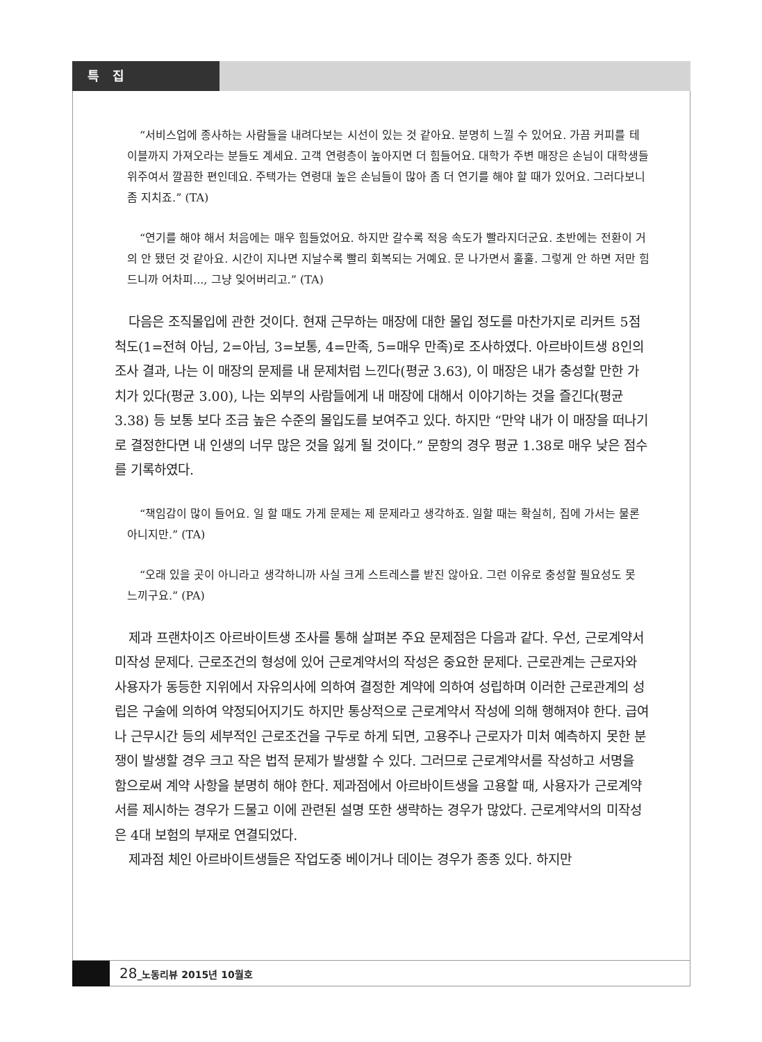특 집
“서비스업에 종사하는 사람들을 내려다보는 시선이 있는 것 같아요. 분명히 느낄 수 있어요. 가끔 커피를 테이블까지 가져오라는 분들도 계세요. 고객 연령층이 높아지면 더 힘들어요. 대학가 주변 매장은 손님이 대학생들 위주여서 깔끔한 편인데요. 주택가는 연령대 높은 손님들이 많아 좀 더 연기를 해야 할 때가 있어요. 그러다보니 좀 지치죠.” (TA)
“연기를 해야 해서 처음에는 매우 힘들었어요. 하지만 갈수록 적응 속도가 빨라지더군요. 초반에는 전환이 거의 안 됐던 것 같아요. 시간이 지나면 지날수록 빨리 회복되는 거예요. 문 나가면서 훌훌. 그렇게 안 하면 저만 힘드니까 어차피..., 그냥 잊어버리고.” (TA)
다음은 조직몰입에 관한 것이다. 현재 근무하는 매장에 대한 몰입 정도를 마찬가지로 리커트 5점척도(1=전혀 아님, 2=아님, 3=보통, 4=만족, 5=매우 만족)로 조사하였다. 아르바이트생 8인의 조사 결과, 나는 이 매장의 문제를 내 문제처럼 느낀다(평균 3.63), 이 매장은 내가 충성할 만한 가치가 있다(평균 3.00), 나는 외부의 사람들에게 내 매장에 대해서 이야기하는 것을 즐긴다(평균 3.38) 등 보통 보다 조금 높은 수준의 몰입도를 보여주고 있다. 하지만 “만약 내가 이 매장을 떠나기로 결정한다면 내 인생의 너무 많은 것을 잃게 될 것이다.” 문항의 경우 평균 1.38로 매우 낮은 점수를 기록하였다.
“책임감이 많이 들어요. 일 할 때도 가게 문제는 제 문제라고 생각하죠. 일할 때는 확실히, 집에 가서는 물론 아니지만.” (TA)
“오래 있을 곳이 아니라고 생각하니까 사실 크게 스트레스를 받진 않아요. 그런 이유로 충성할 필요성도 못 느끼구요.” (PA)
제과 프랜차이즈 아르바이트생 조사를 통해 살펴본 주요 문제점은 다음과 같다. 우선, 근로계약서 미작성 문제다. 근로조건의 형성에 있어 근로계약서의 작성은 중요한 문제다. 근로관계는 근로자와 사용자가 동등한 지위에서 자유의사에 의하여 결정한 계약에 의하여 성립하며 이러한 근로관계의 성립은 구술에 의하여 약정되어지기도 하지만 통상적으로 근로계약서 작성에 의해 행해져야 한다. 급여나 근무시간 등의 세부적인 근로조건을 구두로 하게 되면, 고용주나 근로자가 미처 예측하지 못한 분쟁이 발생할 경우 크고 작은 법적 문제가 발생할 수 있다. 그러므로 근로계약서를 작성하고 서명을 함으로써 계약 사항을 분명히 해야 한다. 제과점에서 아르바이트생을 고용할 때, 사용자가 근로계약서를 제시하는 경우가 드물고 이에 관련된 설명 또한 생략하는 경우가 많았다. 근로계약서의 미작성은 4대 보험의 부재로 연결되었다.
제과점 체인 아르바이트생들은 작업도중 베이거나 데이는 경우가 종종 있다. 하지만
28_노동리뷰 2015년 10월호